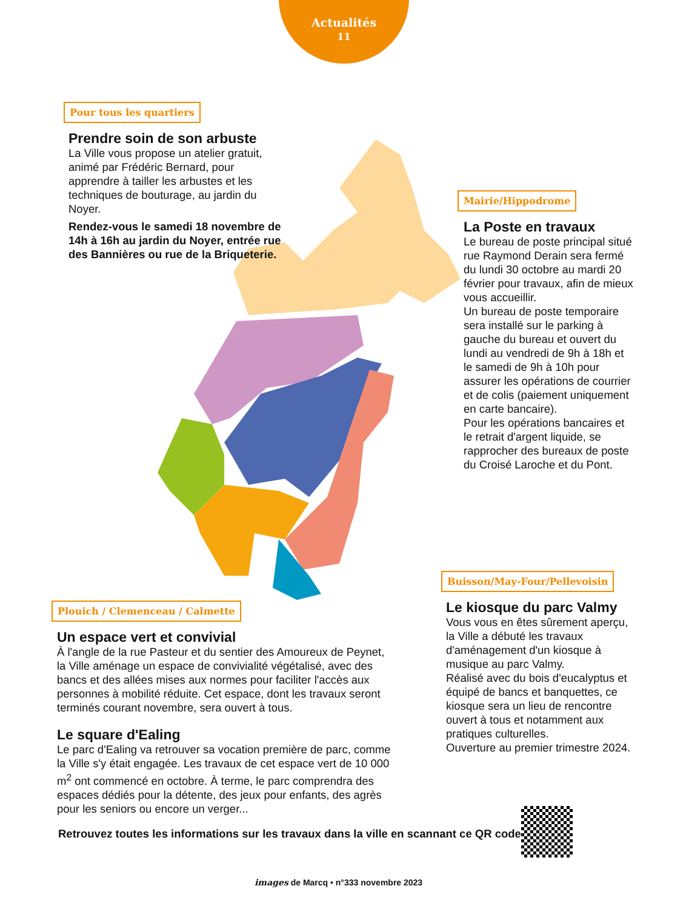Actualités
11
Pour tous les quartiers
Prendre soin de son arbuste
La Ville vous propose un atelier gratuit, animé par Frédéric Bernard, pour apprendre à tailler les arbustes et les techniques de bouturage, au jardin du Noyer.
Rendez-vous le samedi 18 novembre de 14h à 16h au jardin du Noyer, entrée rue des Bannières ou rue de la Briqueterie.
Mairie/Hippodrome
La Poste en travaux
Le bureau de poste principal situé rue Raymond Derain sera fermé du lundi 30 octobre au mardi 20 février pour travaux, afin de mieux vous accueillir.
Un bureau de poste temporaire sera installé sur le parking à gauche du bureau et ouvert du lundi au vendredi de 9h à 18h et le samedi de 9h à 10h pour assurer les opérations de courrier et de colis (paiement uniquement en carte bancaire).
Pour les opérations bancaires et le retrait d'argent liquide, se rapprocher des bureaux de poste du Croisé Laroche et du Pont.
Buisson/May-Four/Pellevoisin
Le kiosque du parc Valmy
Vous vous en êtes sûrement aperçu, la Ville a débuté les travaux d'aménagement d'un kiosque à musique au parc Valmy.
Réalisé avec du bois d'eucalyptus et équipé de bancs et banquettes, ce kiosque sera un lieu de rencontre ouvert à tous et notamment aux pratiques culturelles.
Ouverture au premier trimestre 2024.
Plouich / Clemenceau / Calmette
Un espace vert et convivial
À l'angle de la rue Pasteur et du sentier des Amoureux de Peynet, la Ville aménage un espace de convivialité végétalisé, avec des bancs et des allées mises aux normes pour faciliter l'accès aux personnes à mobilité réduite. Cet espace, dont les travaux seront terminés courant novembre, sera ouvert à tous.
Le square d'Ealing
Le parc d'Ealing va retrouver sa vocation première de parc, comme la Ville s'y était engagée. Les travaux de cet espace vert de 10 000 m<sup>2</sup> ont commencé en octobre. À terme, le parc comprendra des espaces dédiés pour la détente, des jeux pour enfants, des agrès pour les seniors ou encore un verger...
Retrouvez toutes les informations sur les travaux dans la ville en scannant ce QR code
images de Marcq • n°333 novembre 2023